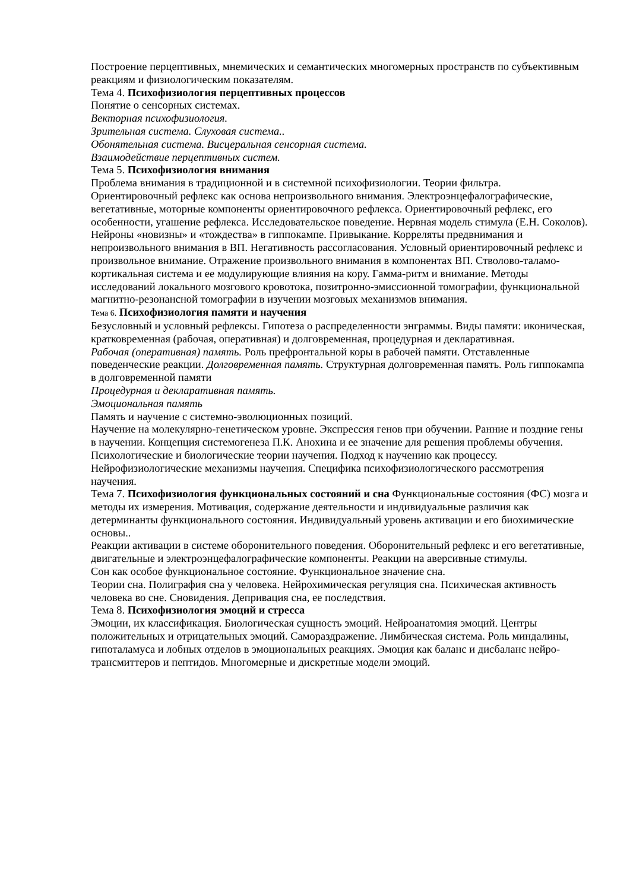Построение перцептивных, мнемических и семантических многомерных пространств по субъективным реакциям и физиологическим показателям.
Тема 4. Психофизиология перцептивных процессов
Понятие о сенсорных системах.
Векторная психофизиология.
Зрительная система. Слуховая система..
Обонятельная система. Висцеральная сенсорная система.
Взаимодействие перцептивных систем.
Тема 5. Психофизиология внимания
Проблема внимания в традиционной и в системной психофизиологии. Теории фильтра. Ориентировочный рефлекс как основа непроизвольного внимания. Электроэнцефалографические, вегетативные, моторные компоненты ориентировочного рефлекса. Ориентировочный рефлекс, его особенности, угашение рефлекса. Исследовательское поведение. Нервная модель стимула (Е.Н. Соколов). Нейроны «новизны» и «тождества» в гиппокампе. Привыкание. Корреляты предвнимания и непроизвольного внимания в ВП. Негативность рассогласования. Условный ориентировочный рефлекс и произвольное внимание. Отражение произвольного внимания в компонентах ВП. Стволово-таламо-кортикальная система и ее модулирующие влияния на кору. Гамма-ритм и внимание. Методы исследований локального мозгового кровотока, позитронно-эмиссионной томографии, функциональной магнитно-резонансной томографии в изучении мозговых механизмов внимания.
Тема 6. Психофизиология памяти и научения
Безусловный и условный рефлексы. Гипотеза о распределенности энграммы. Виды памяти: иконическая, кратковременная (рабочая, оперативная) и долговременная, процедурная и декларативная.
Рабочая (оперативная) память. Роль префронтальной коры в рабочей памяти. Отставленные поведенческие реакции. Долговременная память. Структурная долговременная память. Роль гиппокампа в долговременной памяти
Процедурная и декларативная память.
Эмоциональная память
Память и научение с системно-эволюционных позиций.
Научение на молекулярно-генетическом уровне. Экспрессия генов при обучении. Ранние и поздние гены в научении. Концепция системогенеза П.К. Анохина и ее значение для решения проблемы обучения. Психологические и биологические теории научения. Подход к научению как процессу. Нейрофизиологические механизмы научения. Специфика психофизиологического рассмотрения научения.
Тема 7. Психофизиология функциональных состояний и сна Функциональные состояния (ФС) мозга и методы их измерения. Мотивация, содержание деятельности и индивидуальные различия как детерминанты функционального состояния. Индивидуальный уровень активации и его биохимические основы..
Реакции активации в системе оборонительного поведения. Оборонительный рефлекс и его вегетативные, двигательные и электроэнцефалографические компоненты. Реакции на аверсивные стимулы.
Сон как особое функциональное состояние. Функциональное значение сна.
Теории сна. Полиграфия сна у человека. Нейрохимическая регуляция сна. Психическая активность человека во сне. Сновидения. Депривация сна, ее последствия.
Тема 8. Психофизиология эмоций и стресса
Эмоции, их классификация. Биологическая сущность эмоций. Нейроанатомия эмоций. Центры положительных и отрицательных эмоций. Самораздражение. Лимбическая система. Роль миндалины, гипоталамуса и лобных отделов в эмоциональных реакциях. Эмоция как баланс и дисбаланс нейро-трансмиттеров и пептидов. Многомерные и дискретные модели эмоций.